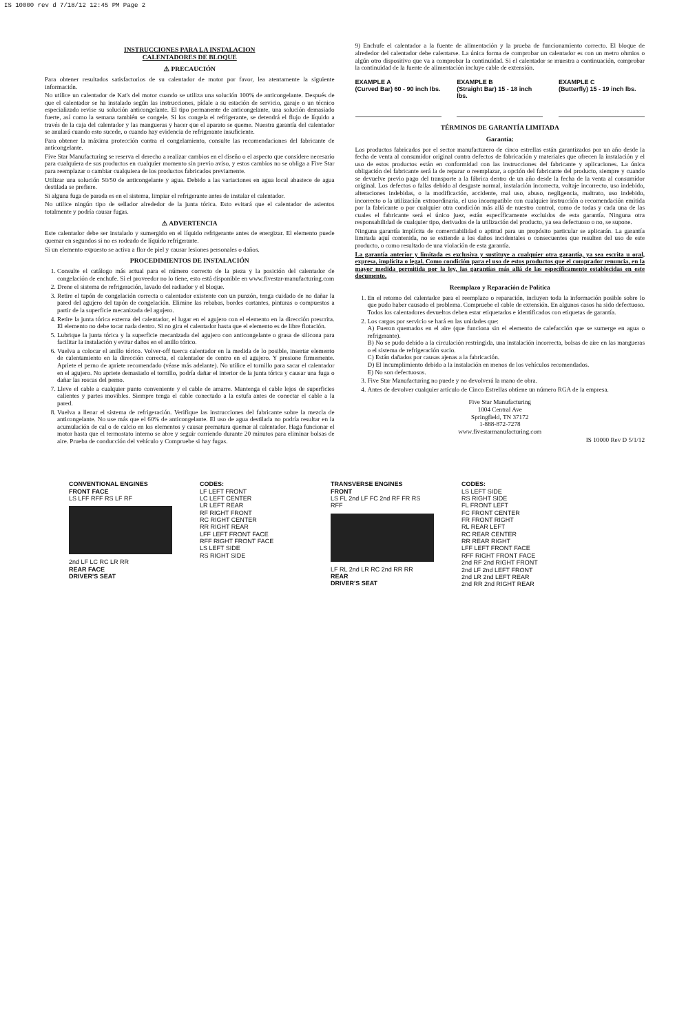IS 10000 rev d 7/18/12 12:45 PM Page 2
INSTRUCCIONES PARA LA INSTALACION
CALENTADORES DE BLOQUE
⚠ PRECAUCIÓN
Para obtener resultados satisfactorios de su calentador de motor por favor, lea atentamente la siguiente información.
No utilice un calentador de Kat's del motor cuando se utiliza una solución 100% de anticongelante. Después de que el calentador se ha instalado según las instrucciones, pídale a su estación de servicio, garaje o un técnico especializado revise su solución anticongelante. El tipo permanente de anticongelante, una solución demasiado fuerte, así como la semana también se congele. Si los congela el refrigerante, se detendrá el flujo de líquido a través de la caja del calentador y las mangueras y hacer que el aparato se queme. Nuestra garantía del calentador se anulará cuando esto sucede, o cuando hay evidencia de refrigerante insuficiente.
Para obtener la máxima protección contra el congelamiento, consulte las recomendaciones del fabricante de anticongelante.
Five Star Manufacturing se reserva el derecho a realizar cambios en el diseño o el aspecto que considere necesario para cualquiera de sus productos en cualquier momento sin previo aviso, y estos cambios no se obliga a Five Star para reemplazar o cambiar cualquiera de los productos fabricados previamente.
Utilizar una solución 50/50 de anticongelante y agua. Debido a las variaciones en agua local abastece de agua destilada se prefiere.
Si alguna fuga de parada es en el sistema, limpiar el refrigerante antes de instalar el calentador.
No utilice ningún tipo de sellador alrededor de la junta tórica. Esto evitará que el calentador de asientos totalmente y podría causar fugas.
⚠ ADVERTENCIA
Este calentador debe ser instalado y sumergido en el líquido refrigerante antes de energizar. El elemento puede quemar en segundos si no es rodeado de líquido refrigerante.
Si un elemento expuesto se activa a flor de piel y causar lesiones personales o daños.
PROCEDIMIENTOS DE INSTALACIÓN
1. Consulte el catálogo más actual para el número correcto de la pieza y la posición del calentador de congelación de enchufe. Si el proveedor no lo tiene, esto está disponible en www.fivestar-manufacturing.com
2. Drene el sistema de refrigeración, lavado del radiador y el bloque.
3. Retire el tapón de congelación correcta o calentador existente con un punzón, tenga cuidado de no dañar la pared del agujero del tapón de congelación. Elimine las rebabas, bordes cortantes, pinturas o compuestos a partir de la superficie mecanizada del agujero.
4. Retire la junta tórica externa del calentador, el lugar en el agujero con el elemento en la dirección prescrita. El elemento no debe tocar nada dentro. Si no gira el calentador hasta que el elemento es de libre flotación.
5. Lubrique la junta tórica y la superficie mecanizada del agujero con anticongelante o grasa de silicona para facilitar la instalación y evitar daños en el anillo tórico.
6. Vuelva a colocar el anillo tórico. Volver-off tuerca calentador en la medida de lo posible, insertar elemento de calentamiento en la dirección correcta, el calentador de centro en el agujero. Y presione firmemente. Apriete el perno de apriete recomendado (véase más adelante). No utilice el tornillo para sacar el calentador en el agujero. No apriete demasiado el tornillo, podría dañar el interior de la junta tórica y causar una fuga o dañar las roscas del perno.
7. Lleve el cable a cualquier punto conveniente y el cable de amarre. Mantenga el cable lejos de superficies calientes y partes movibles. Siempre tenga el cable conectado a la estufa antes de conectar el cable a la pared.
8. Vuelva a llenar el sistema de refrigeración. Verifique las instrucciones del fabricante sobre la mezcla de anticongelante. No use más que el 60% de anticongelante. El uso de agua destilada no podría resultar en la acumulación de cal o de calcio en los elementos y causar prematura quemar al calentador. Haga funcionar el motor hasta que el termostato interno se abre y seguir corriendo durante 20 minutos para eliminar bolsas de aire. Prueba de conducción del vehículo y Compruebe si hay fugas.
9) Enchufe el calentador a la fuente de alimentación y la prueba de funcionamiento correcto. El bloque de alrededor del calentador debe calentarse. La única forma de comprobar un calentador es con un metro ohmios o algún otro dispositivo que va a comprobar la continuidad. Si el calentador se muestra a continuación, comprobar la continuidad de la fuente de alimentación incluye cable de extensión.
EXAMPLE A
(Curved Bar) 60 - 90 inch lbs.
EXAMPLE B
(Straight Bar) 15 - 18 inch lbs.
EXAMPLE C
(Butterfly) 15 - 19 inch lbs.
TÉRMINOS DE GARANTÍA LIMITADA
Garantía:
Los productos fabricados por el sector manufacturero de cinco estrellas están garantizados por un año desde la fecha de venta al consumidor original contra defectos de fabricación y materiales que ofrecen la instalación y el uso de estos productos están en conformidad con las instrucciones del fabricante y aplicaciones. La única obligación del fabricante será la de reparar o reemplazar, a opción del fabricante del producto, siempre y cuando se devuelve previo pago del transporte a la fábrica dentro de un año desde la fecha de la venta al consumidor original. Los defectos o fallas debido al desgaste normal, instalación incorrecta, voltaje incorrecto, uso indebido, alteraciones indebidas, o la modificación, accidente, mal uso, abuso, negligencia, maltrato, uso indebido, incorrecto o la utilización extraordinaria, el uso incompatible con cualquier instrucción o recomendación emitida por la fabricante o por cualquier otra condición más allá de nuestro control, como de todas y cada una de las cuales el fabricante será el único juez, están específicamente excluidos de esta garantía. Ninguna otra responsabilidad de cualquier tipo, derivados de la utilización del producto, ya sea defectuoso o no, se supone.
Ninguna garantía implícita de comerciabilidad o aptitud para un propósito particular se aplicarán. La garantía limitada aquí contenida, no se extiende a los daños incidentales o consecuentes que resulten del uso de este producto, o como resultado de una violación de esta garantía.
La garantía anterior y limitada es exclusiva y sustituye a cualquier otra garantía, ya sea escrita u oral, expresa, implícita o legal. Como condición para el uso de estos productos que el comprador renuncia, en la mayor medida permitida por la ley, las garantías más allá de las específicamente establecidas en este documento.
Reemplazo y Reparación de Política
1. En el retorno del calentador para el reemplazo o reparación, incluyen toda la información posible sobre lo que pudo haber causado el problema. Compruebe el cable de extensión. En algunos casos ha sido defectuoso. Todos los calentadores devueltos deben estar etiquetados e identificados con etiquetas de garantía.
2. Los cargos por servicio se hará en las unidades que:
A) Fueron quemados en el aire (que funciona sin el elemento de calefacción que se sumerge en agua o refrigerante).
B) No se pudo debido a la circulación restringida, una instalación incorrecta, bolsas de aire en las mangueras o el sistema de refrigeración sucio.
C) Están dañados por causas ajenas a la fabricación.
D) El incumplimiento debido a la instalación en menos de los vehículos recomendados.
E) No son defectuosos.
3. Five Star Manufacturing no puede y no devolverá la mano de obra.
4. Antes de devolver cualquier artículo de Cinco Estrellas obtiene un número RGA de la empresa.
Five Star Manufacturing
1004 Central Ave
Springfield, TN 37172
1-888-872-7278
www.fivestarmanufacturing.com
IS 10000 Rev D 5/1/12
CONVENTIONAL ENGINES
FRONT FACE
LS LFF RFF RS LF RF
2nd LF LC RC LR RR
REAR FACE
DRIVER'S SEAT
CODES:
LF LEFT FRONT
LC LEFT CENTER
LR LEFT REAR
RF RIGHT FRONT
RC RIGHT CENTER
RR RIGHT REAR
LFF LEFT FRONT FACE
RFF RIGHT FRONT FACE
LS LEFT SIDE
RS RIGHT SIDE
TRANSVERSE ENGINES
FRONT
LS FL 2nd LF FC 2nd RF FR RS RFF
LF RL 2nd LR RC 2nd RR RR
REAR
DRIVER'S SEAT
CODES:
LS LEFT SIDE
RS RIGHT SIDE
FL FRONT LEFT
FC FRONT CENTER
FR FRONT RIGHT
RL REAR LEFT
RC REAR CENTER
RR REAR RIGHT
LFF LEFT FRONT FACE
RFF RIGHT FRONT FACE
2nd RF 2nd RIGHT FRONT
2nd LF 2nd LEFT FRONT
2nd LR 2nd LEFT REAR
2nd RR 2nd RIGHT REAR